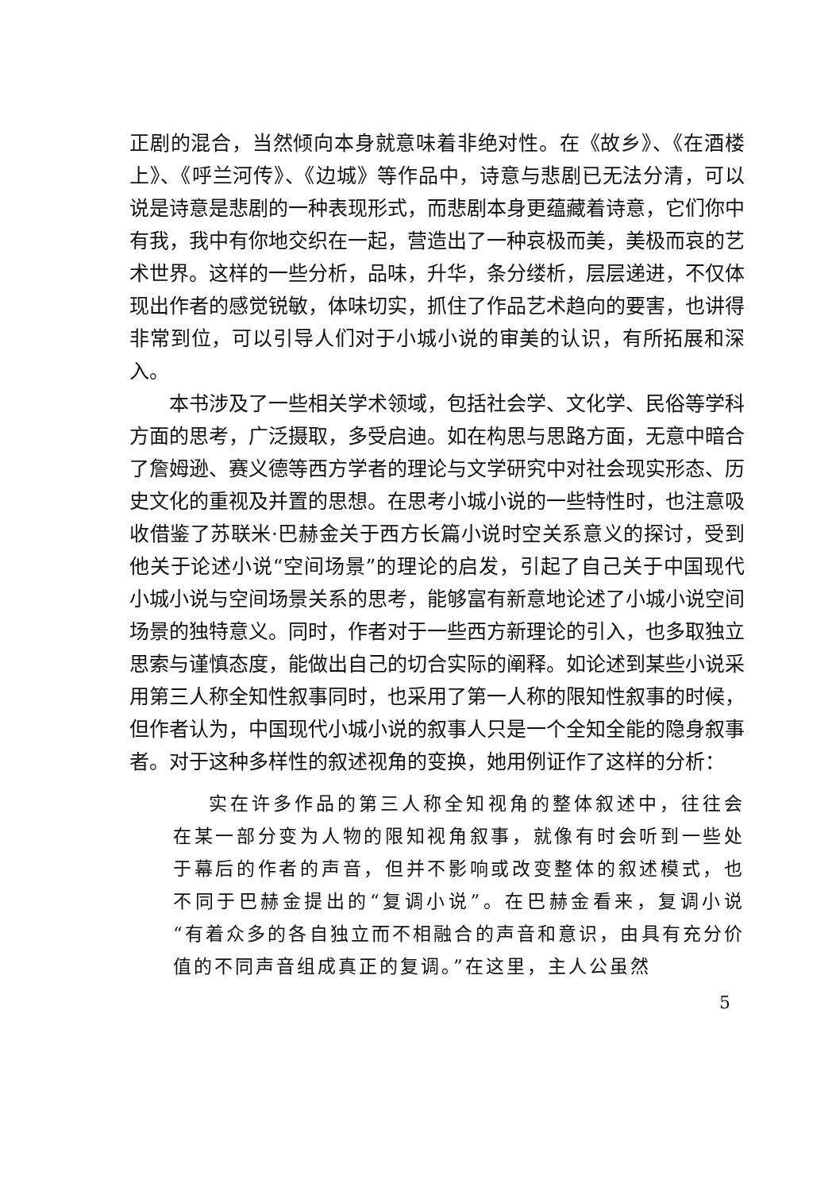正剧的混合，当然倾向本身就意味着非绝对性。在《故乡》、《在酒楼上》、《呼兰河传》、《边城》等作品中，诗意与悲剧已无法分清，可以说是诗意是悲剧的一种表现形式，而悲剧本身更蕴藏着诗意，它们你中有我，我中有你地交织在一起，营造出了一种哀极而美，美极而哀的艺术世界。这样的一些分析，品味，升华，条分缕析，层层递进，不仅体现出作者的感觉锐敏，体味切实，抓住了作品艺术趋向的要害，也讲得非常到位，可以引导人们对于小城小说的审美的认识，有所拓展和深入。
本书涉及了一些相关学术领域，包括社会学、文化学、民俗等学科方面的思考，广泛摄取，多受启迪。如在构思与思路方面，无意中暗合了詹姆逊、赛义德等西方学者的理论与文学研究中对社会现实形态、历史文化的重视及并置的思想。在思考小城小说的一些特性时，也注意吸收借鉴了苏联米·巴赫金关于西方长篇小说时空关系意义的探讨，受到他关于论述小说“空间场景”的理论的启发，引起了自己关于中国现代小城小说与空间场景关系的思考，能够富有新意地论述了小城小说空间场景的独特意义。同时，作者对于一些西方新理论的引入，也多取独立思索与谨慎态度，能做出自己的切合实际的阐释。如论述到某些小说采用第三人称全知性叙事同时，也采用了第一人称的限知性叙事的时候，但作者认为，中国现代小城小说的叙事人只是一个全知全能的隐身叙事者。对于这种多样性的叙述视角的变换，她用例证作了这样的分析：
实在许多作品的第三人称全知视角的整体叙述中，往往会在某一部分变为人物的限知视角叙事，就像有时会听到一些处于幕后的作者的声音，但并不影响或改变整体的叙述模式，也不同于巴赫金提出的“复调小说”。在巴赫金看来，复调小说“有着众多的各自独立而不相融合的声音和意识，由具有充分价值的不同声音组成真正的复调。”在这里，主人公虽然
5